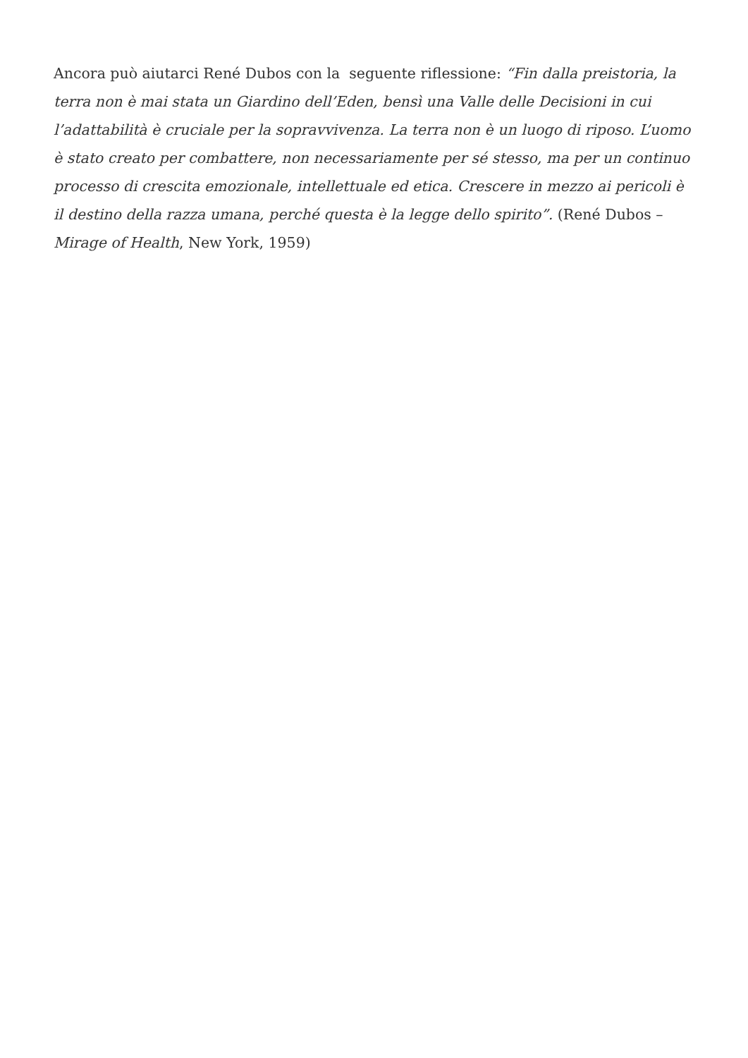Ancora può aiutarci René Dubos con la seguente riflessione: “Fin dalla preistoria, la terra non è mai stata un Giardino dell’Eden, bensì una Valle delle Decisioni in cui l’adattabilità è cruciale per la sopravvivenza. La terra non è un luogo di riposo. L’uomo è stato creato per combattere, non necessariamente per sé stesso, ma per un continuo processo di crescita emozionale, intellettuale ed etica. Crescere in mezzo ai pericoli è il destino della razza umana, perché questa è la legge dello spirito”. (René Dubos – Mirage of Health, New York, 1959)